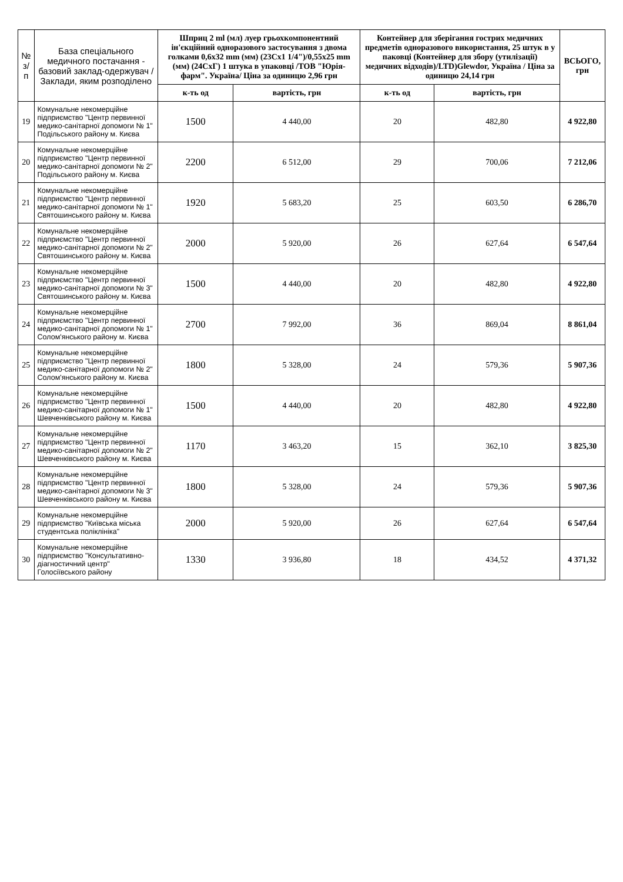| № з/п | База спеціального медичного постачання - базовий заклад-одержувач /Заклади, яким розподілено | Шприц 2 ml (мл) луер грьохкомпонентний ін'єкційний одноразового застосування з двома голками 0,6х32 mm (мм) (23Сх1 1/4")/0,55х25 mm (мм) (24СхГ) 1 штука в упаковці /ТОВ "Юрія-фарм". Україна/ Ціна за одиницю 2,96 грн | | Контейнер для зберігання гострих медичних предметів одноразового використання, 25 штук в у паковці (Контейнер для збору (утилізації) медичних відходів)/LTD)Glewdor, Україна / Ціна за одиницю 24,14 грн | | ВСЬОГО, грн |
| --- | --- | --- | --- | --- | --- | --- |
| | | к-ть од | вартість, грн | к-ть од | вартість, грн | |
| 19 | Комунальне некомерційне підприємство "Центр первинної медико-санітарної допомоги № 1" Подільського району м. Києва | 1500 | 4 440,00 | 20 | 482,80 | 4 922,80 |
| 20 | Комунальне некомерційне підприємство "Центр первинної медико-санітарної допомоги № 2" Подільського району м. Києва | 2200 | 6 512,00 | 29 | 700,06 | 7 212,06 |
| 21 | Комунальне некомерційне підприємство "Центр первинної медико-санітарної допомоги № 1" Святошинського району м. Києва | 1920 | 5 683,20 | 25 | 603,50 | 6 286,70 |
| 22 | Комунальне некомерційне підприємство "Центр первинної медико-санітарної допомоги № 2" Святошинського району м. Києва | 2000 | 5 920,00 | 26 | 627,64 | 6 547,64 |
| 23 | Комунальне некомерційне підприємство "Центр первинної медико-санітарної допомоги № 3" Святошинського району м. Києва | 1500 | 4 440,00 | 20 | 482,80 | 4 922,80 |
| 24 | Комунальне некомерційне підприємство "Центр первинної медико-санітарної допомоги № 1" Солом'янського району м. Києва | 2700 | 7 992,00 | 36 | 869,04 | 8 861,04 |
| 25 | Комунальне некомерційне підприємство "Центр первинної медико-санітарної допомоги № 2" Солом'янського району м. Києва | 1800 | 5 328,00 | 24 | 579,36 | 5 907,36 |
| 26 | Комунальне некомерційне підприємство "Центр первинної медико-санітарної допомоги № 1" Шевченківського району м. Києва | 1500 | 4 440,00 | 20 | 482,80 | 4 922,80 |
| 27 | Комунальне некомерційне підприємство "Центр первинної медико-санітарної допомоги № 2" Шевченківського району м. Києва | 1170 | 3 463,20 | 15 | 362,10 | 3 825,30 |
| 28 | Комунальне некомерційне підприємство "Центр первинної медико-санітарної допомоги № 3" Шевченківського району м. Києва | 1800 | 5 328,00 | 24 | 579,36 | 5 907,36 |
| 29 | Комунальне некомерційне підприємство "Київська міська студентська поліклініка" | 2000 | 5 920,00 | 26 | 627,64 | 6 547,64 |
| 30 | Комунальне некомерційне підприємство "Консультативно-діагностичний центр" Голосіївського району | 1330 | 3 936,80 | 18 | 434,52 | 4 371,32 |